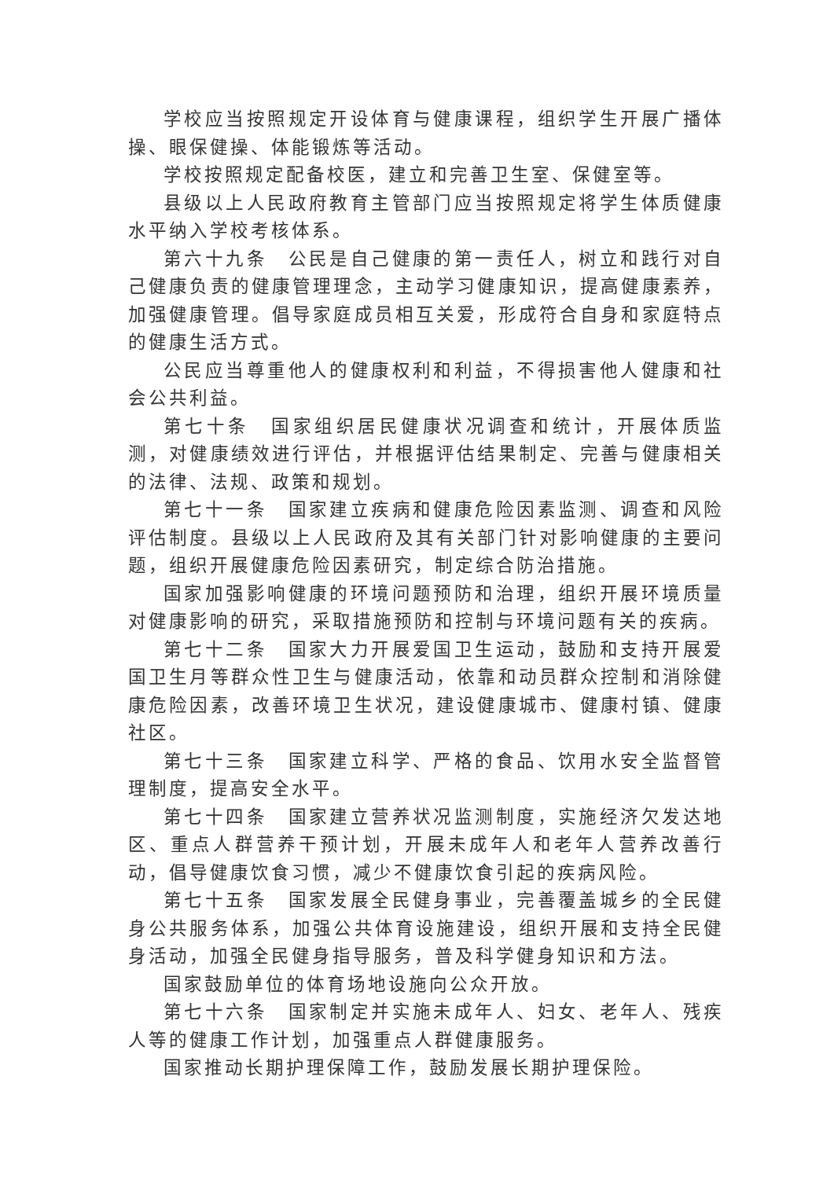学校应当按照规定开设体育与健康课程，组织学生开展广播体操、眼保健操、体能锻炼等活动。
学校按照规定配备校医，建立和完善卫生室、保健室等。
县级以上人民政府教育主管部门应当按照规定将学生体质健康水平纳入学校考核体系。
第六十九条　公民是自己健康的第一责任人，树立和践行对自己健康负责的健康管理理念，主动学习健康知识，提高健康素养，加强健康管理。倡导家庭成员相互关爱，形成符合自身和家庭特点的健康生活方式。
公民应当尊重他人的健康权利和利益，不得损害他人健康和社会公共利益。
第七十条　国家组织居民健康状况调查和统计，开展体质监测，对健康绩效进行评估，并根据评估结果制定、完善与健康相关的法律、法规、政策和规划。
第七十一条　国家建立疾病和健康危险因素监测、调查和风险评估制度。县级以上人民政府及其有关部门针对影响健康的主要问题，组织开展健康危险因素研究，制定综合防治措施。
国家加强影响健康的环境问题预防和治理，组织开展环境质量对健康影响的研究，采取措施预防和控制与环境问题有关的疾病。
第七十二条　国家大力开展爱国卫生运动，鼓励和支持开展爱国卫生月等群众性卫生与健康活动，依靠和动员群众控制和消除健康危险因素，改善环境卫生状况，建设健康城市、健康村镇、健康社区。
第七十三条　国家建立科学、严格的食品、饮用水安全监督管理制度，提高安全水平。
第七十四条　国家建立营养状况监测制度，实施经济欠发达地区、重点人群营养干预计划，开展未成年人和老年人营养改善行动，倡导健康饮食习惯，减少不健康饮食引起的疾病风险。
第七十五条　国家发展全民健身事业，完善覆盖城乡的全民健身公共服务体系，加强公共体育设施建设，组织开展和支持全民健身活动，加强全民健身指导服务，普及科学健身知识和方法。
国家鼓励单位的体育场地设施向公众开放。
第七十六条　国家制定并实施未成年人、妇女、老年人、残疾人等的健康工作计划，加强重点人群健康服务。
国家推动长期护理保障工作，鼓励发展长期护理保险。